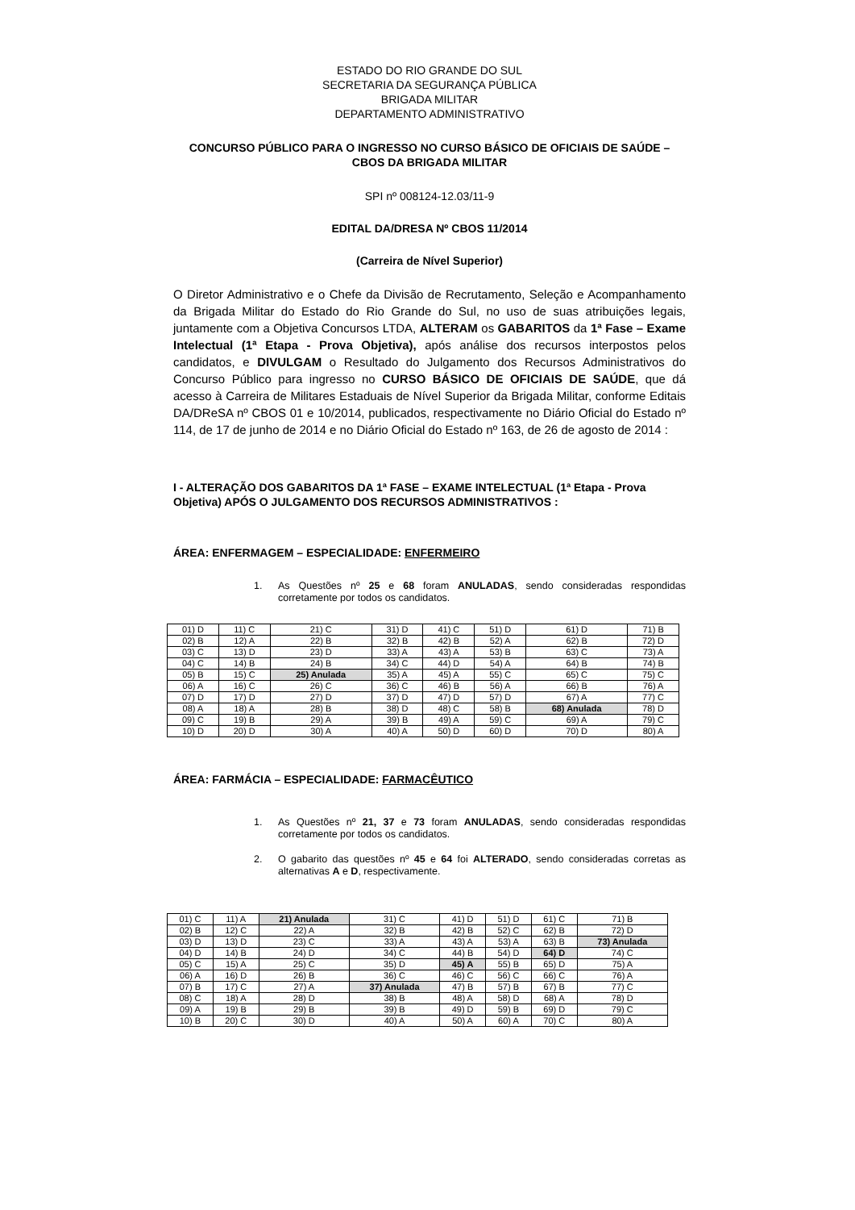ESTADO DO RIO GRANDE DO SUL
SECRETARIA DA SEGURANÇA PÚBLICA
BRIGADA MILITAR
DEPARTAMENTO ADMINISTRATIVO
CONCURSO PÚBLICO PARA O INGRESSO NO CURSO BÁSICO DE OFICIAIS DE SAÚDE – CBOS DA BRIGADA MILITAR
SPI nº 008124-12.03/11-9
EDITAL DA/DRESA Nº CBOS 11/2014
(Carreira de Nível Superior)
O Diretor Administrativo e o Chefe da Divisão de Recrutamento, Seleção e Acompanhamento da Brigada Militar do Estado do Rio Grande do Sul, no uso de suas atribuições legais, juntamente com a Objetiva Concursos LTDA, ALTERAM os GABARITOS da 1ª Fase – Exame Intelectual (1ª Etapa - Prova Objetiva), após análise dos recursos interpostos pelos candidatos, e DIVULGAM o Resultado do Julgamento dos Recursos Administrativos do Concurso Público para ingresso no CURSO BÁSICO DE OFICIAIS DE SAÚDE, que dá acesso à Carreira de Militares Estaduais de Nível Superior da Brigada Militar, conforme Editais DA/DReSA nº CBOS 01 e 10/2014, publicados, respectivamente no Diário Oficial do Estado nº 114, de 17 de junho de 2014 e no Diário Oficial do Estado nº 163, de 26 de agosto de 2014 :
I - ALTERAÇÃO DOS GABARITOS DA 1ª FASE – EXAME INTELECTUAL (1ª Etapa - Prova Objetiva) APÓS O JULGAMENTO DOS RECURSOS ADMINISTRATIVOS :
ÁREA: ENFERMAGEM – ESPECIALIDADE: ENFERMEIRO
1. As Questões nº 25 e 68 foram ANULADAS, sendo consideradas respondidas corretamente por todos os candidatos.
| 01) D | 11) C | 21) C | 31) D | 41) C | 51) D | 61) D | 71) B |
| 02) B | 12) A | 22) B | 32) B | 42) B | 52) A | 62) B | 72) D |
| 03) C | 13) D | 23) D | 33) A | 43) A | 53) B | 63) C | 73) A |
| 04) C | 14) B | 24) B | 34) C | 44) D | 54) A | 64) B | 74) B |
| 05) B | 15) C | 25) Anulada | 35) A | 45) A | 55) C | 65) C | 75) C |
| 06) A | 16) C | 26) C | 36) C | 46) B | 56) A | 66) B | 76) A |
| 07) D | 17) D | 27) D | 37) D | 47) D | 57) D | 67) A | 77) C |
| 08) A | 18) A | 28) B | 38) D | 48) C | 58) B | 68) Anulada | 78) D |
| 09) C | 19) B | 29) A | 39) B | 49) A | 59) C | 69) A | 79) C |
| 10) D | 20) D | 30) A | 40) A | 50) D | 60) D | 70) D | 80) A |
ÁREA: FARMÁCIA – ESPECIALIDADE: FARMACÊUTICO
1. As Questões nº 21, 37 e 73 foram ANULADAS, sendo consideradas respondidas corretamente por todos os candidatos.
2. O gabarito das questões nº 45 e 64 foi ALTERADO, sendo consideradas corretas as alternativas A e D, respectivamente.
| 01) C | 11) A | 21) Anulada | 31) C | 41) D | 51) D | 61) C | 71) B |
| 02) B | 12) C | 22) A | 32) B | 42) B | 52) C | 62) B | 72) D |
| 03) D | 13) D | 23) C | 33) A | 43) A | 53) A | 63) B | 73) Anulada |
| 04) D | 14) B | 24) D | 34) C | 44) B | 54) D | 64) D | 74) C |
| 05) C | 15) A | 25) C | 35) D | 45) A | 55) B | 65) D | 75) A |
| 06) A | 16) D | 26) B | 36) C | 46) C | 56) C | 66) C | 76) A |
| 07) B | 17) C | 27) A | 37) Anulada | 47) B | 57) B | 67) B | 77) C |
| 08) C | 18) A | 28) D | 38) B | 48) A | 58) D | 68) A | 78) D |
| 09) A | 19) B | 29) B | 39) B | 49) D | 59) B | 69) D | 79) C |
| 10) B | 20) C | 30) D | 40) A | 50) A | 60) A | 70) C | 80) A |